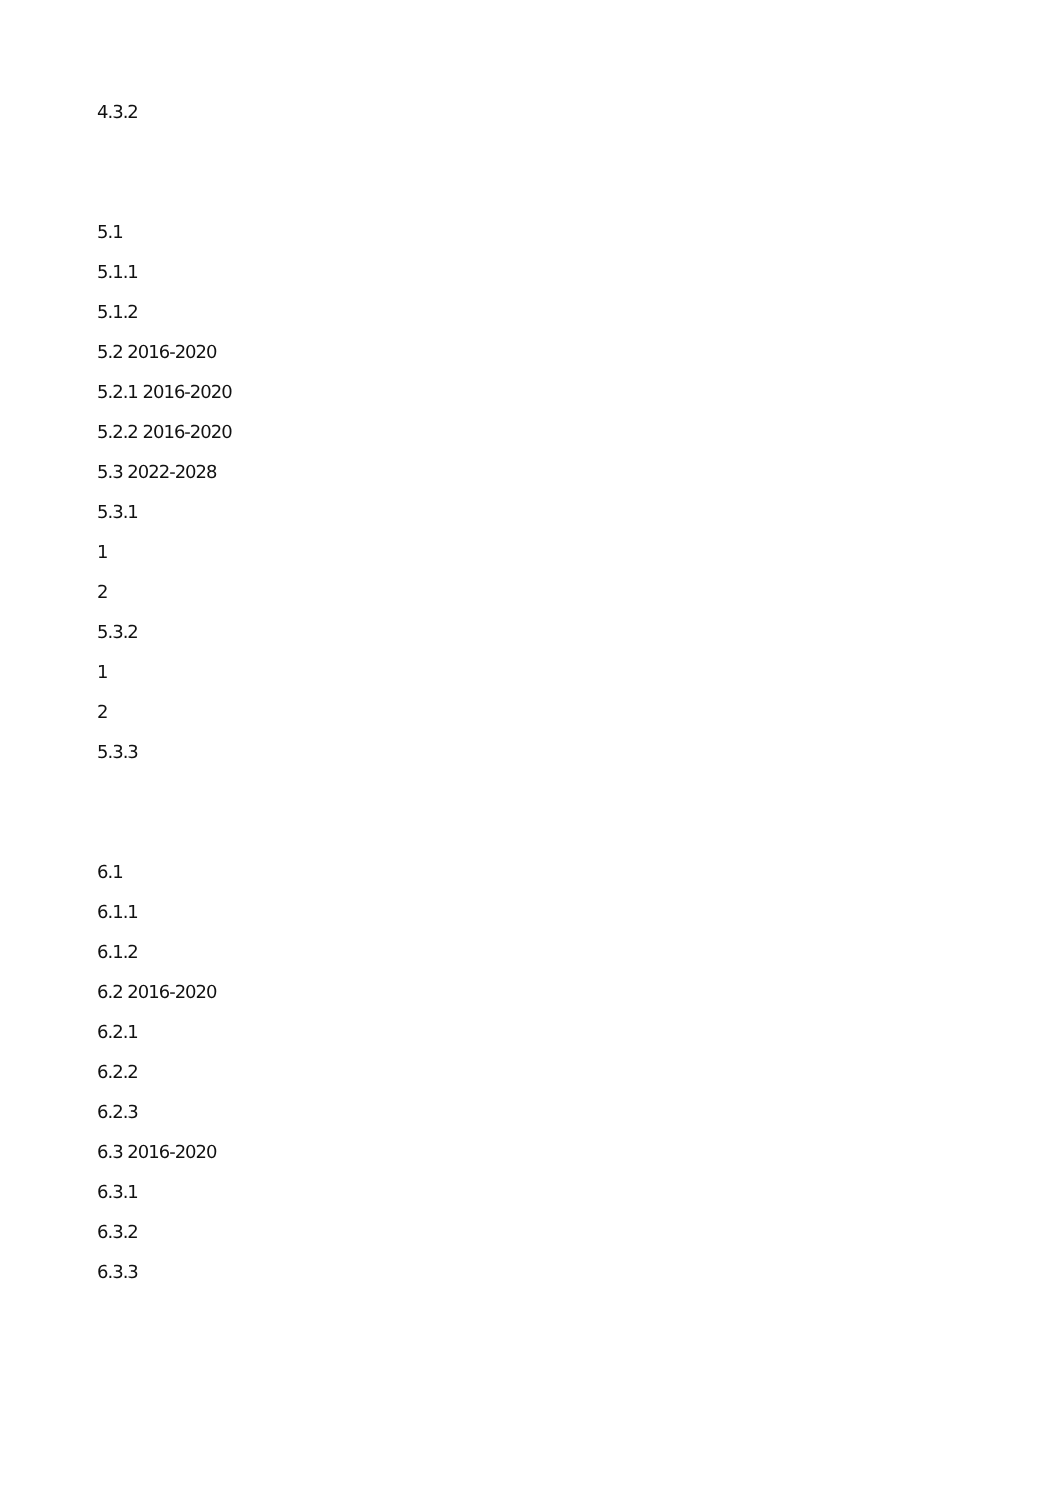4.3.2
5.1
5.1.1
5.1.2
5.2 2016-2020
5.2.1 2016-2020
5.2.2 2016-2020
5.3 2022-2028
5.3.1
1
2
5.3.2
1
2
5.3.3
6.1
6.1.1
6.1.2
6.2 2016-2020
6.2.1
6.2.2
6.2.3
6.3 2016-2020
6.3.1
6.3.2
6.3.3